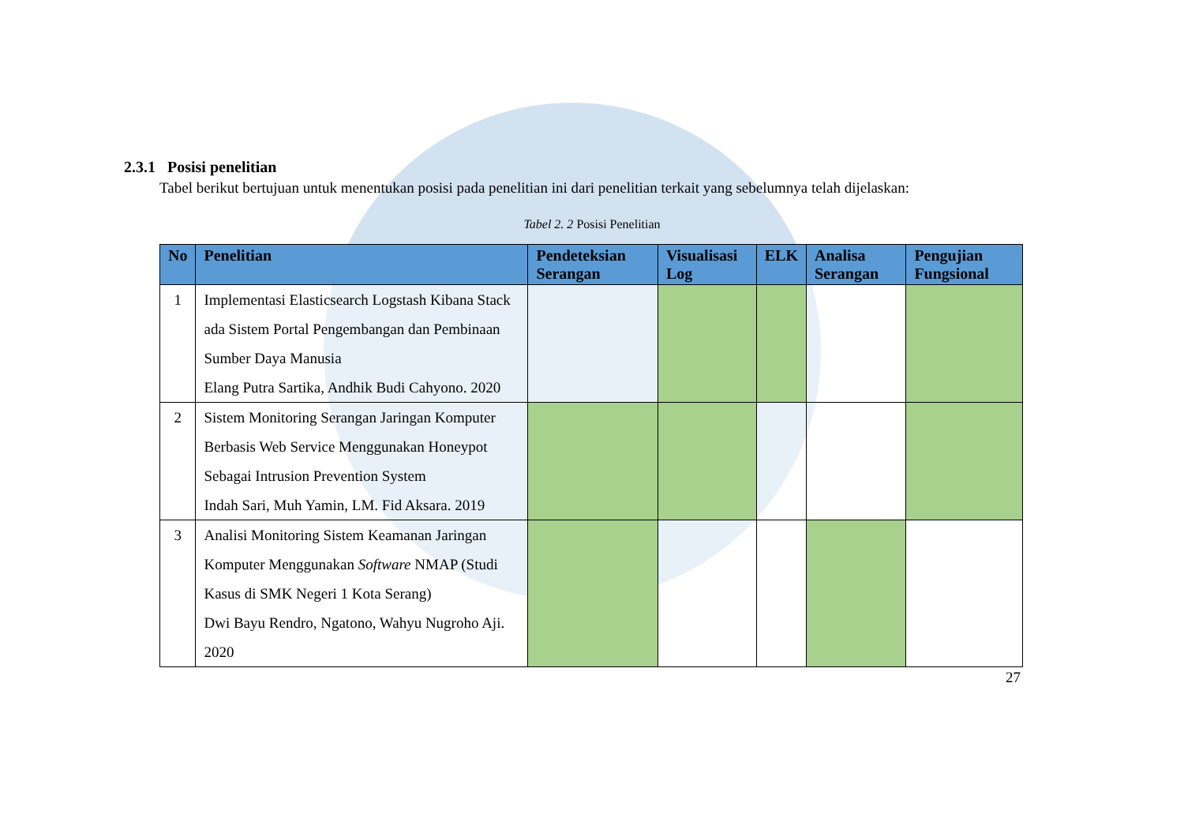2.3.1 Posisi penelitian
Tabel berikut bertujuan untuk menentukan posisi pada penelitian ini dari penelitian terkait yang sebelumnya telah dijelaskan:
Tabel 2. 2 Posisi Penelitian
| No | Penelitian | Pendeteksian Serangan | Visualisasi Log | ELK | Analisa Serangan | Pengujian Fungsional |
| --- | --- | --- | --- | --- | --- | --- |
| 1 | Implementasi Elasticsearch Logstash Kibana Stack ada Sistem Portal Pengembangan dan Pembinaan Sumber Daya Manusia Elang Putra Sartika, Andhik Budi Cahyono. 2020 | | | | | |
| 2 | Sistem Monitoring Serangan Jaringan Komputer Berbasis Web Service Menggunakan Honeypot Sebagai Intrusion Prevention System Indah Sari, Muh Yamin, LM. Fid Aksara. 2019 | | | | | |
| 3 | Analisi Monitoring Sistem Keamanan Jaringan Komputer Menggunakan Software NMAP (Studi Kasus di SMK Negeri 1 Kota Serang) Dwi Bayu Rendro, Ngatono, Wahyu Nugroho Aji. 2020 | | | | | |
27